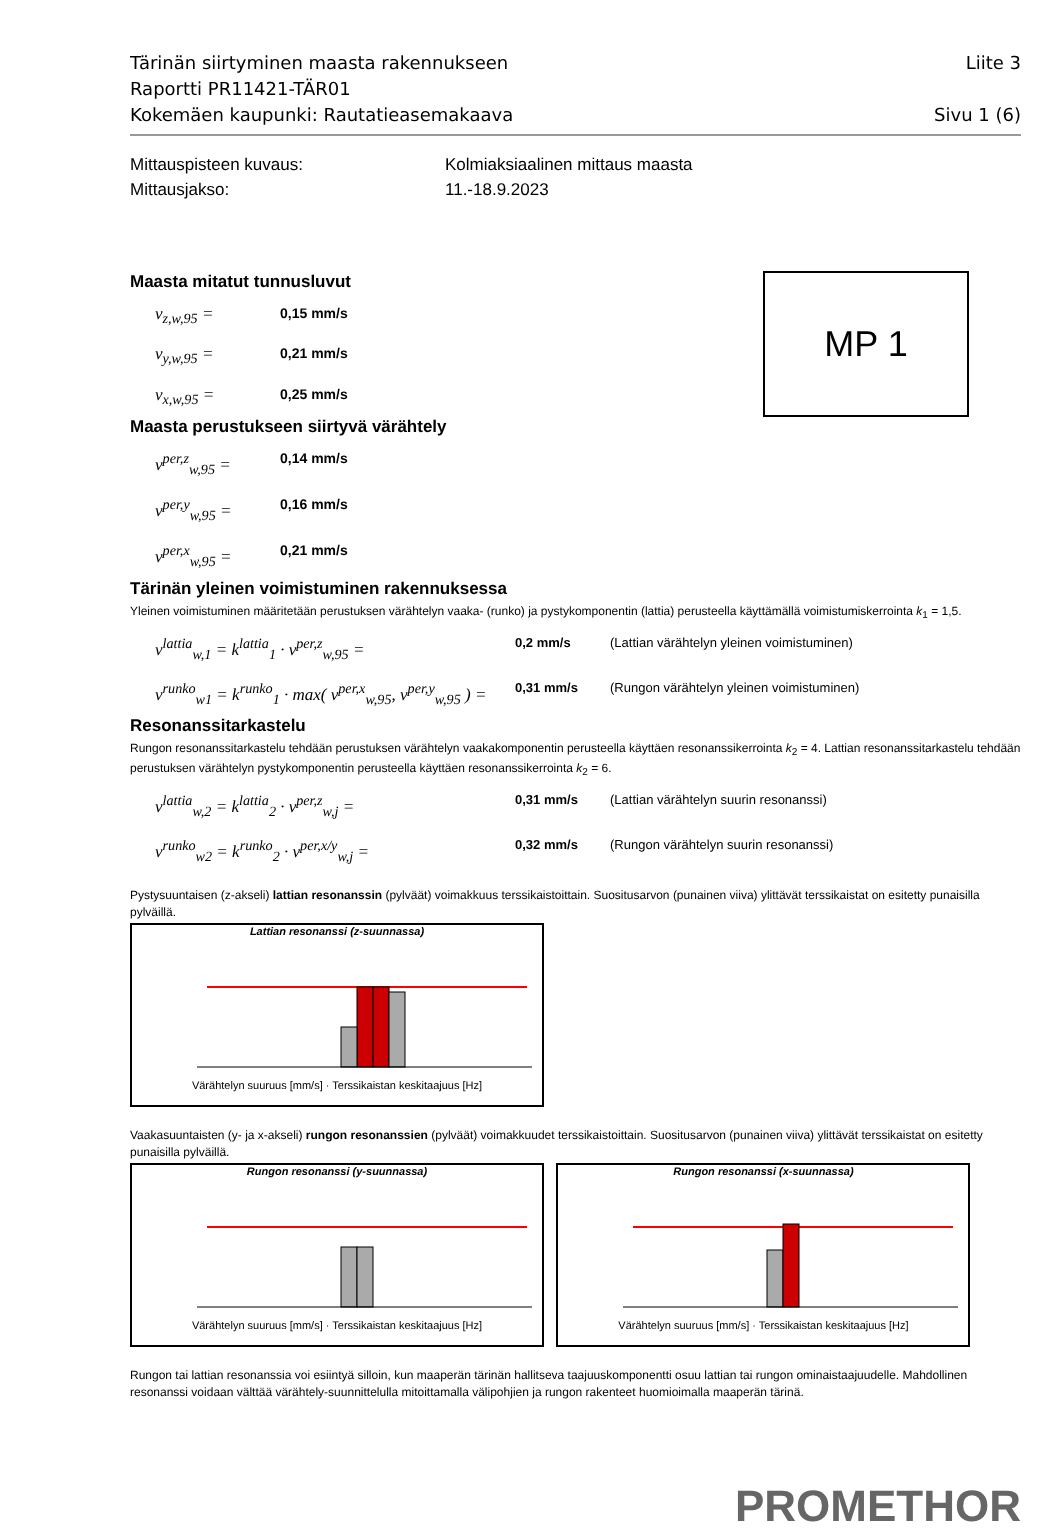Tärinän siirtyminen maasta rakennukseen Liite 3
Raportti PR11421-TÄR01
Kokemäen kaupunki: Rautatieasemakaava Sivu 1 (6)
Mittauspisteen kuvaus: Kolmiaksiaalinen mittaus maasta Mittausjakso: 11.-18.9.2023
Maasta mitatut tunnusluvut
v<sub>z,w,95</sub> = 0,15 mm/s v<sub>y,w,95</sub> = 0,21 mm/s v<sub>x,w,95</sub> = 0,25 mm/s
Maasta perustukseen siirtyvä värähtely
v<sup>per,z</sup><sub>w,95</sub> = 0,14 mm/s v<sup>per,y</sup><sub>w,95</sub> = 0,16 mm/s v<sup>per,x</sup><sub>w,95</sub> = 0,21 mm/s
Tärinän yleinen voimistuminen rakennuksessa
Yleinen voimistuminen määritetään perustuksen värähtelyn vaaka- (runko) ja pystykomponentin (lattia) perusteella käyttämällä voimistumiskerrointa k<sub>1</sub> = 1,5.
v<sup>lattia</sup><sub>w,1</sub> = k<sup>lattia</sup><sub>1</sub> · v<sup>per,z</sup><sub>w,95</sub> = 0,2 mm/s (Lattian värähtelyn yleinen voimistuminen) v<sup>runko</sup><sub>w1</sub> = k<sup>runko</sup><sub>1</sub> · max( v<sup>per,x</sup><sub>w,95</sub>, v<sup>per,y</sup><sub>w,95</sub> ) = 0,31 mm/s (Rungon värähtelyn yleinen voimistuminen)
Resonanssitarkastelu
Rungon resonanssitarkastelu tehdään perustuksen värähtelyn vaakakomponentin perusteella käyttäen resonanssikerrointa k<sub>2</sub> = 4. Lattian resonanssitarkastelu tehdään perustuksen värähtelyn pystykomponentin perusteella käyttäen resonanssikerrointa k<sub>2</sub> = 6.
v<sup>lattia</sup><sub>w,2</sub> = k<sup>lattia</sup><sub>2</sub> · v<sup>per,z</sup><sub>w,j</sub> = 0,31 mm/s (Lattian värähtelyn suurin resonanssi) v<sup>runko</sup><sub>w2</sub> = k<sup>runko</sup><sub>2</sub> · v<sup>per,x/y</sup><sub>w,j</sub> = 0,32 mm/s (Rungon värähtelyn suurin resonanssi)
Pystysuuntaisen (z-akseli) lattian resonanssin (pylväät) voimakkuus terssikaistoittain. Suositusarvon (punainen viiva) ylittävät terssikaistat on esitetty punaisilla pylväillä.
Lattian resonanssi (z-suunnassa)Värähtelyn suuruus [mm/s] · Terssikaistan keskitaajuus [Hz]
Vaakasuuntaisten (y- ja x-akseli) rungon resonanssien (pylväät) voimakkuudet terssikaistoittain. Suositusarvon (punainen viiva) ylittävät terssikaistat on esitetty punaisilla pylväillä.
Rungon resonanssi (y-suunnassa)Värähtelyn suuruus [mm/s] · Terssikaistan keskitaajuus [Hz]
Rungon resonanssi (x-suunnassa)Värähtelyn suuruus [mm/s] · Terssikaistan keskitaajuus [Hz]
Rungon tai lattian resonanssia voi esiintyä silloin, kun maaperän tärinän hallitseva taajuuskomponentti osuu lattian tai rungon ominaistaajuudelle. Mahdollinen resonanssi voidaan välttää värähtely-suunnittelulla mitoittamalla välipohjien ja rungon rakenteet huomioimalla maaperän tärinä.
PROMETHOR
MP 1